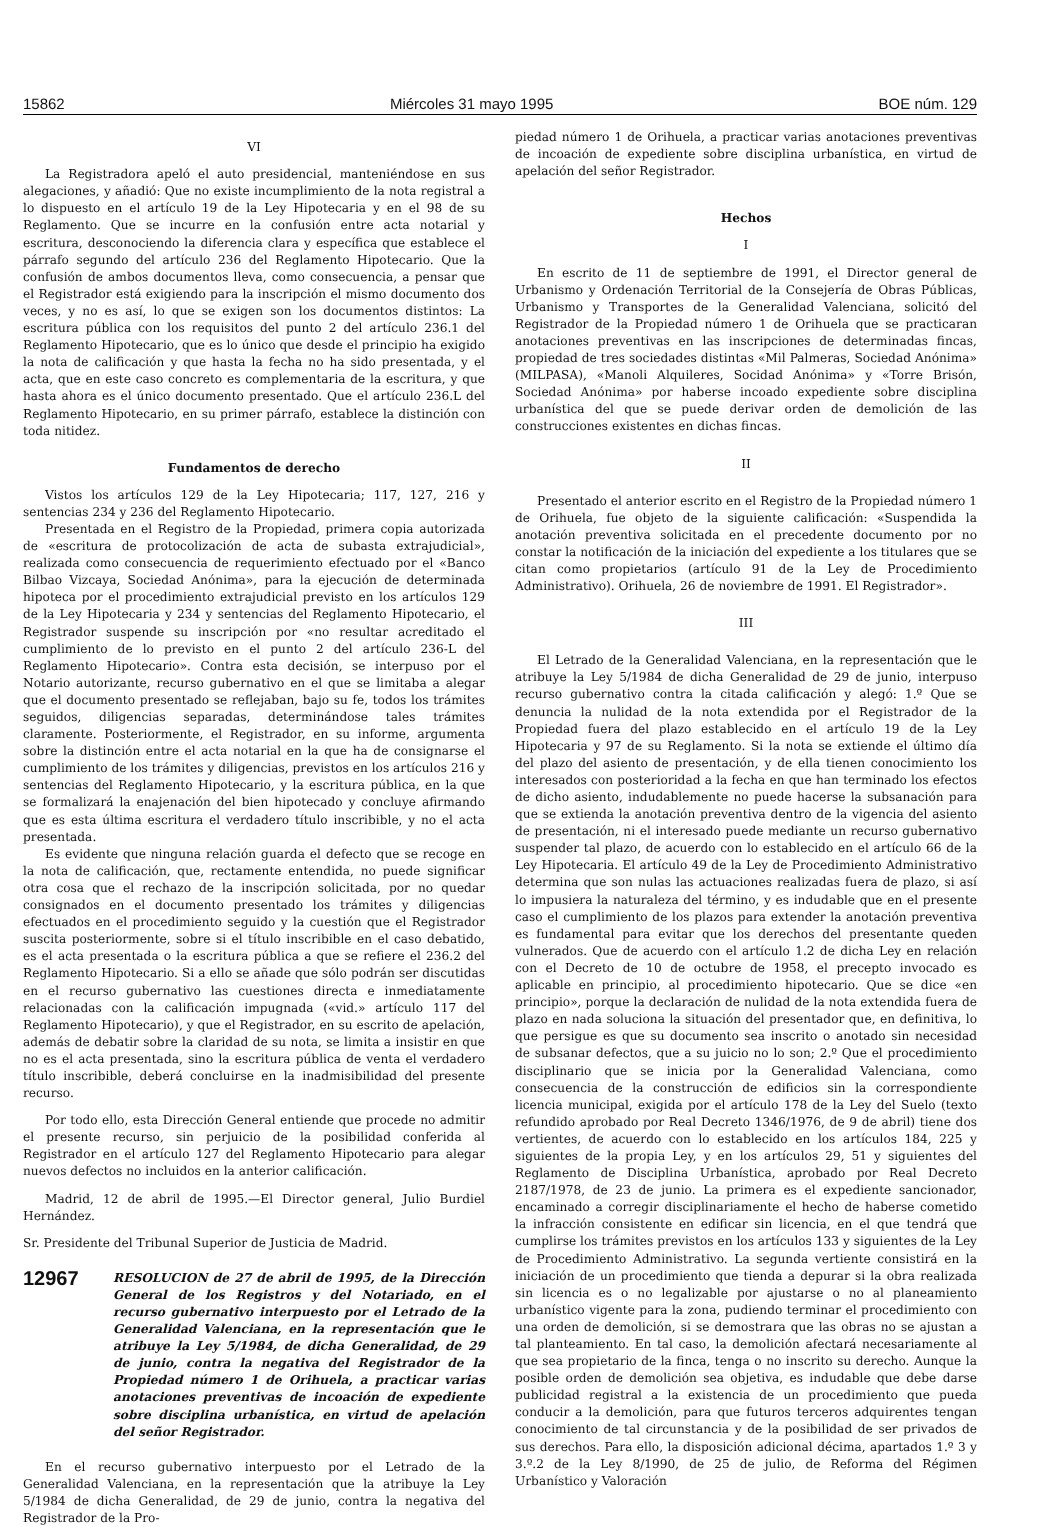15862 Miércoles 31 mayo 1995 BOE núm. 129
VI
La Registradora apeló el auto presidencial, manteniéndose en sus alegaciones, y añadió: Que no existe incumplimiento de la nota registral a lo dispuesto en el artículo 19 de la Ley Hipotecaria y en el 98 de su Reglamento. Que se incurre en la confusión entre acta notarial y escritura, desconociendo la diferencia clara y específica que establece el párrafo segundo del artículo 236 del Reglamento Hipotecario. Que la confusión de ambos documentos lleva, como consecuencia, a pensar que el Registrador está exigiendo para la inscripción el mismo documento dos veces, y no es así, lo que se exigen son los documentos distintos: La escritura pública con los requisitos del punto 2 del artículo 236.1 del Reglamento Hipotecario, que es lo único que desde el principio ha exigido la nota de calificación y que hasta la fecha no ha sido presentada, y el acta, que en este caso concreto es complementaria de la escritura, y que hasta ahora es el único documento presentado. Que el artículo 236.L del Reglamento Hipotecario, en su primer párrafo, establece la distinción con toda nitidez.
Fundamentos de derecho
Vistos los artículos 129 de la Ley Hipotecaria; 117, 127, 216 y sentencias 234 y 236 del Reglamento Hipotecario.
Presentada en el Registro de la Propiedad, primera copia autorizada de «escritura de protocolización de acta de subasta extrajudicial», realizada como consecuencia de requerimiento efectuado por el «Banco Bilbao Vizcaya, Sociedad Anónima», para la ejecución de determinada hipoteca por el procedimiento extrajudicial previsto en los artículos 129 de la Ley Hipotecaria y 234 y sentencias del Reglamento Hipotecario, el Registrador suspende su inscripción por «no resultar acreditado el cumplimiento de lo previsto en el punto 2 del artículo 236-L del Reglamento Hipotecario». Contra esta decisión, se interpuso por el Notario autorizante, recurso gubernativo en el que se limitaba a alegar que el documento presentado se reflejaban, bajo su fe, todos los trámites seguidos, diligencias separadas, determinándose tales trámites claramente. Posteriormente, el Registrador, en su informe, argumenta sobre la distinción entre el acta notarial en la que ha de consignarse el cumplimiento de los trámites y diligencias, previstos en los artículos 216 y sentencias del Reglamento Hipotecario, y la escritura pública, en la que se formalizará la enajenación del bien hipotecado y concluye afirmando que es esta última escritura el verdadero título inscribible, y no el acta presentada.
Es evidente que ninguna relación guarda el defecto que se recoge en la nota de calificación, que, rectamente entendida, no puede significar otra cosa que el rechazo de la inscripción solicitada, por no quedar consignados en el documento presentado los trámites y diligencias efectuados en el procedimiento seguido y la cuestión que el Registrador suscita posteriormente, sobre si el título inscribible en el caso debatido, es el acta presentada o la escritura pública a que se refiere el 236.2 del Reglamento Hipotecario. Si a ello se añade que sólo podrán ser discutidas en el recurso gubernativo las cuestiones directa e inmediatamente relacionadas con la calificación impugnada («vid.» artículo 117 del Reglamento Hipotecario), y que el Registrador, en su escrito de apelación, además de debatir sobre la claridad de su nota, se limita a insistir en que no es el acta presentada, sino la escritura pública de venta el verdadero título inscribible, deberá concluirse en la inadmisibilidad del presente recurso.
Por todo ello, esta Dirección General entiende que procede no admitir el presente recurso, sin perjuicio de la posibilidad conferida al Registrador en el artículo 127 del Reglamento Hipotecario para alegar nuevos defectos no incluidos en la anterior calificación.
Madrid, 12 de abril de 1995.—El Director general, Julio Burdiel Hernández.
Sr. Presidente del Tribunal Superior de Justicia de Madrid.
12967 RESOLUCION de 27 de abril de 1995, de la Dirección General de los Registros y del Notariado, en el recurso gubernativo interpuesto por el Letrado de la Generalidad Valenciana, en la representación que le atribuye la Ley 5/1984, de dicha Generalidad, de 29 de junio, contra la negativa del Registrador de la Propiedad número 1 de Orihuela, a practicar varias anotaciones preventivas de incoación de expediente sobre disciplina urbanística, en virtud de apelación del señor Registrador.
En el recurso gubernativo interpuesto por el Letrado de la Generalidad Valenciana, en la representación que la atribuye la Ley 5/1984 de dicha Generalidad, de 29 de junio, contra la negativa del Registrador de la Pro-
piedad número 1 de Orihuela, a practicar varias anotaciones preventivas de incoación de expediente sobre disciplina urbanística, en virtud de apelación del señor Registrador.
Hechos
I
En escrito de 11 de septiembre de 1991, el Director general de Urbanismo y Ordenación Territorial de la Consejería de Obras Públicas, Urbanismo y Transportes de la Generalidad Valenciana, solicitó del Registrador de la Propiedad número 1 de Orihuela que se practicaran anotaciones preventivas en las inscripciones de determinadas fincas, propiedad de tres sociedades distintas «Mil Palmeras, Sociedad Anónima» (MILPASA), «Manoli Alquileres, Socidad Anónima» y «Torre Brisón, Sociedad Anónima» por haberse incoado expediente sobre disciplina urbanística del que se puede derivar orden de demolición de las construcciones existentes en dichas fincas.
II
Presentado el anterior escrito en el Registro de la Propiedad número 1 de Orihuela, fue objeto de la siguiente calificación: «Suspendida la anotación preventiva solicitada en el precedente documento por no constar la notificación de la iniciación del expediente a los titulares que se citan como propietarios (artículo 91 de la Ley de Procedimiento Administrativo). Orihuela, 26 de noviembre de 1991. El Registrador».
III
El Letrado de la Generalidad Valenciana, en la representación que le atribuye la Ley 5/1984 de dicha Generalidad de 29 de junio, interpuso recurso gubernativo contra la citada calificación y alegó: 1.º Que se denuncia la nulidad de la nota extendida por el Registrador de la Propiedad fuera del plazo establecido en el artículo 19 de la Ley Hipotecaria y 97 de su Reglamento. Si la nota se extiende el último día del plazo del asiento de presentación, y de ella tienen conocimiento los interesados con posterioridad a la fecha en que han terminado los efectos de dicho asiento, indudablemente no puede hacerse la subsanación para que se extienda la anotación preventiva dentro de la vigencia del asiento de presentación, ni el interesado puede mediante un recurso gubernativo suspender tal plazo, de acuerdo con lo establecido en el artículo 66 de la Ley Hipotecaria. El artículo 49 de la Ley de Procedimiento Administrativo determina que son nulas las actuaciones realizadas fuera de plazo, si así lo impusiera la naturaleza del término, y es indudable que en el presente caso el cumplimiento de los plazos para extender la anotación preventiva es fundamental para evitar que los derechos del presentante queden vulnerados. Que de acuerdo con el artículo 1.2 de dicha Ley en relación con el Decreto de 10 de octubre de 1958, el precepto invocado es aplicable en principio, al procedimiento hipotecario. Que se dice «en principio», porque la declaración de nulidad de la nota extendida fuera de plazo en nada soluciona la situación del presentador que, en definitiva, lo que persigue es que su documento sea inscrito o anotado sin necesidad de subsanar defectos, que a su juicio no lo son; 2.º Que el procedimiento disciplinario que se inicia por la Generalidad Valenciana, como consecuencia de la construcción de edificios sin la correspondiente licencia municipal, exigida por el artículo 178 de la Ley del Suelo (texto refundido aprobado por Real Decreto 1346/1976, de 9 de abril) tiene dos vertientes, de acuerdo con lo establecido en los artículos 184, 225 y siguientes de la propia Ley, y en los artículos 29, 51 y siguientes del Reglamento de Disciplina Urbanística, aprobado por Real Decreto 2187/1978, de 23 de junio. La primera es el expediente sancionador, encaminado a corregir disciplinariamente el hecho de haberse cometido la infracción consistente en edificar sin licencia, en el que tendrá que cumplirse los trámites previstos en los artículos 133 y siguientes de la Ley de Procedimiento Administrativo. La segunda vertiente consistirá en la iniciación de un procedimiento que tienda a depurar si la obra realizada sin licencia es o no legalizable por ajustarse o no al planeamiento urbanístico vigente para la zona, pudiendo terminar el procedimiento con una orden de demolición, si se demostrara que las obras no se ajustan a tal planteamiento. En tal caso, la demolición afectará necesariamente al que sea propietario de la finca, tenga o no inscrito su derecho. Aunque la posible orden de demolición sea objetiva, es indudable que debe darse publicidad registral a la existencia de un procedimiento que pueda conducir a la demolición, para que futuros terceros adquirentes tengan conocimiento de tal circunstancia y de la posibilidad de ser privados de sus derechos. Para ello, la disposición adicional décima, apartados 1.º 3 y 3.º.2 de la Ley 8/1990, de 25 de julio, de Reforma del Régimen Urbanístico y Valoración